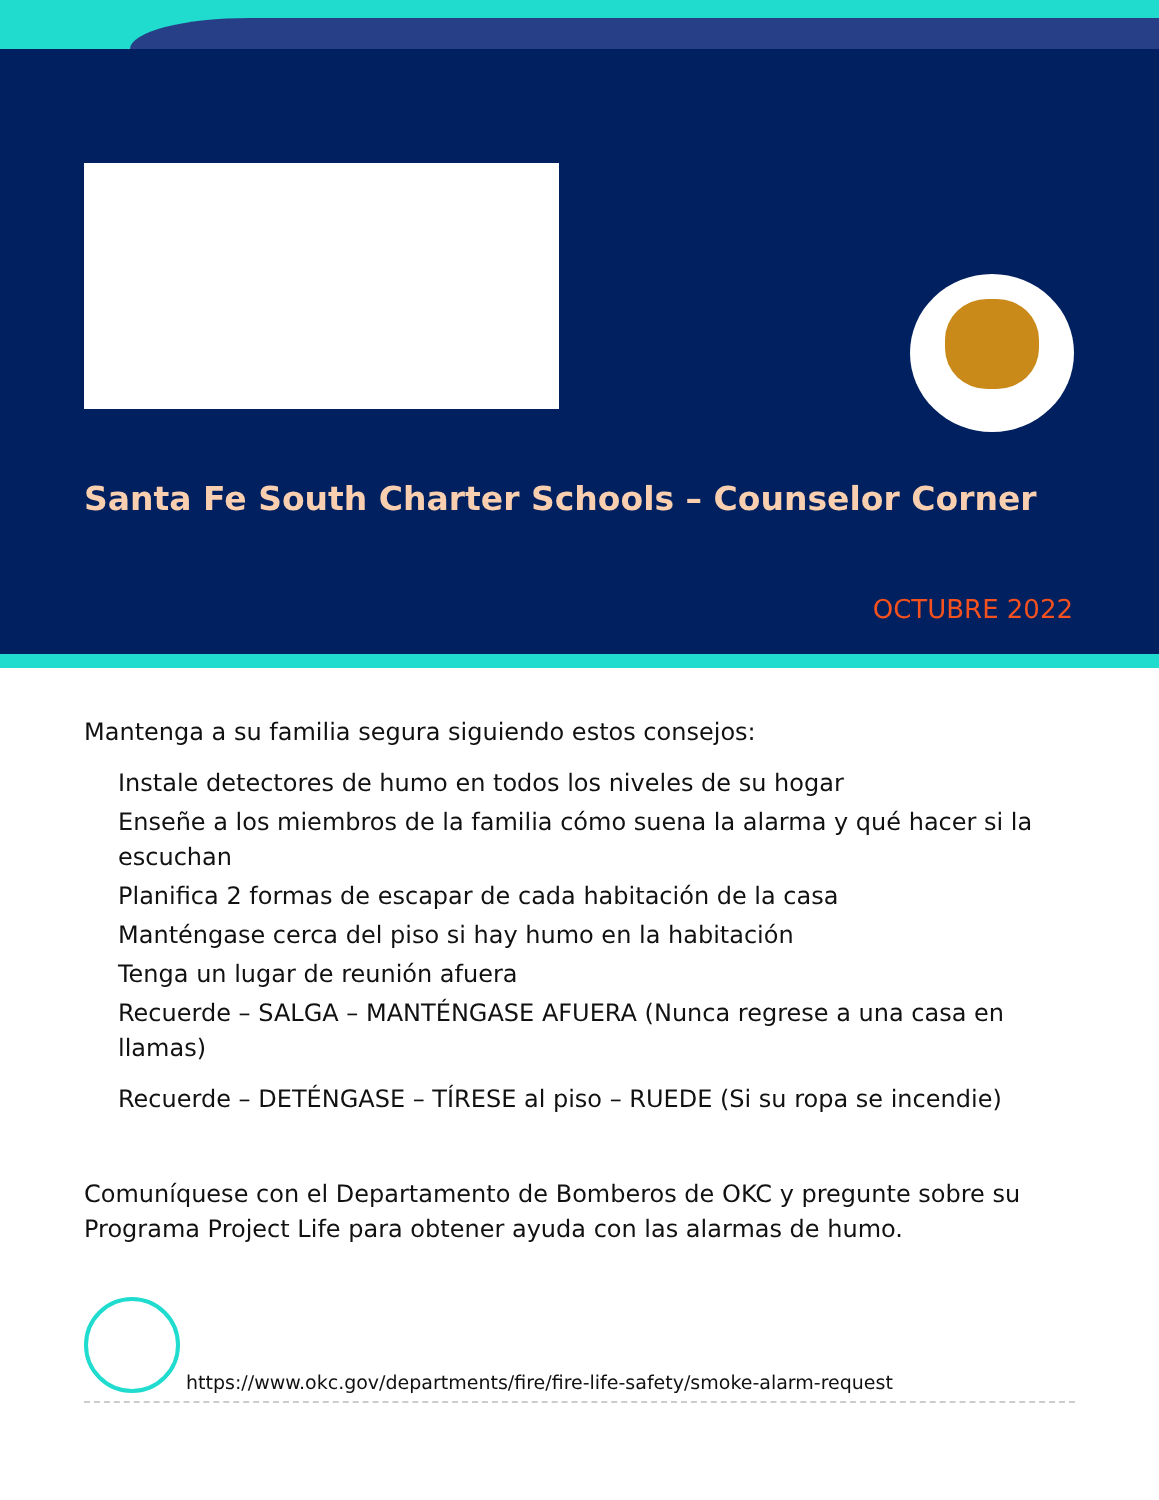Santa Fe South Charter Schools – Counselor Corner
OCTUBRE 2022
Mantenga a su familia segura siguiendo estos consejos:
Instale detectores de humo en todos los niveles de su hogar
Enseñe a los miembros de la familia cómo suena la alarma y qué hacer si la escuchan
Planifica 2 formas de escapar de cada habitación de la casa
Manténgase cerca del piso si hay humo en la habitación
Tenga un lugar de reunión afuera
Recuerde – SALGA – MANTÉNGASE AFUERA (Nunca regrese a una casa en llamas)
Recuerde – DETÉNGASE – TÍRESE al piso – RUEDE (Si su ropa se incendie)
Comuníquese con el Departamento de Bomberos de OKC y pregunte sobre su Programa Project Life para obtener ayuda con las alarmas de humo.
https://www.okc.gov/departments/fire/fire-life-safety/smoke-alarm-request